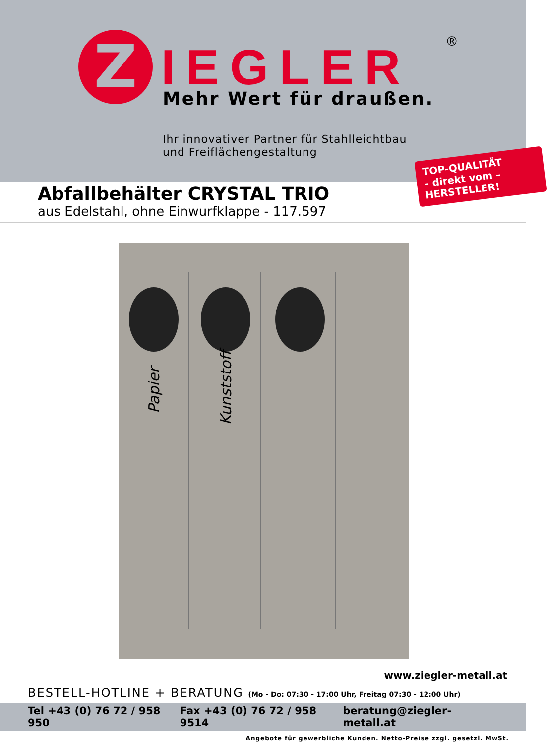Z IEGLER ®
Mehr Wert für draußen.
Ihr innovativer Partner für Stahlleichtbau
und Freiflächengestaltung
TOP-QUALITÄT
– direkt vom –
HERSTELLER!
Abfallbehälter CRYSTAL TRIO
aus Edelstahl, ohne Einwurfklappe - 117.597
Papier Kunststoff
www.ziegler-metall.at
BESTELL-HOTLINE + BERATUNG (Mo - Do: 07:30 - 17:00 Uhr, Freitag 07:30 - 12:00 Uhr)
Tel +43 (0) 76 72 / 958 950 Fax +43 (0) 76 72 / 958 9514 beratung@ziegler-metall.at
Angebote für gewerbliche Kunden. Netto-Preise zzgl. gesetzl. MwSt.